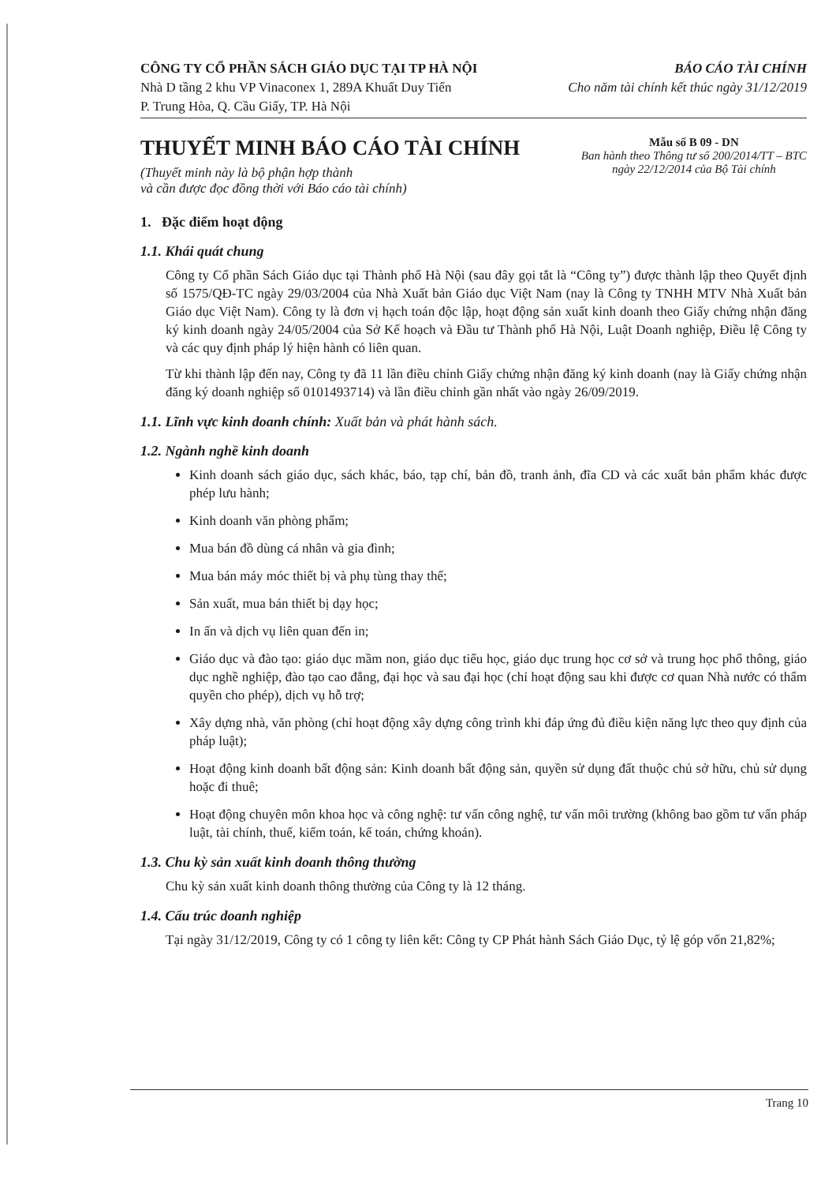CÔNG TY CỔ PHẦN SÁCH GIÁO DỤC TẠI TP HÀ NỘI
Nhà D tầng 2 khu VP Vinaconex 1, 289A Khuất Duy Tiến
P. Trung Hòa, Q. Cầu Giấy, TP. Hà Nội
BÁO CÁO TÀI CHÍNH
Cho năm tài chính kết thúc ngày 31/12/2019
THUYẾT MINH BÁO CÁO TÀI CHÍNH
(Thuyết minh này là bộ phận hợp thành
và cần được đọc đồng thời với Báo cáo tài chính)
Mẫu số B 09 - DN
Ban hành theo Thông tư số 200/2014/TT – BTC
ngày 22/12/2014 của Bộ Tài chính
1. Đặc điểm hoạt động
1.1. Khái quát chung
Công ty Cổ phần Sách Giáo dục tại Thành phố Hà Nội (sau đây gọi tắt là “Công ty”) được thành lập theo Quyết định số 1575/QĐ-TC ngày 29/03/2004 của Nhà Xuất bản Giáo dục Việt Nam (nay là Công ty TNHH MTV Nhà Xuất bản Giáo dục Việt Nam). Công ty là đơn vị hạch toán độc lập, hoạt động sản xuất kinh doanh theo Giấy chứng nhận đăng ký kinh doanh ngày 24/05/2004 của Sở Kế hoạch và Đầu tư Thành phố Hà Nội, Luật Doanh nghiệp, Điều lệ Công ty và các quy định pháp lý hiện hành có liên quan.
Từ khi thành lập đến nay, Công ty đã 11 lần điều chỉnh Giấy chứng nhận đăng ký kinh doanh (nay là Giấy chứng nhận đăng ký doanh nghiệp số 0101493714) và lần điều chỉnh gần nhất vào ngày 26/09/2019.
1.1. Lĩnh vực kinh doanh chính: Xuất bản và phát hành sách.
1.2. Ngành nghề kinh doanh
Kinh doanh sách giáo dục, sách khác, báo, tạp chí, bản đồ, tranh ảnh, đĩa CD và các xuất bản phẩm khác được phép lưu hành;
Kinh doanh văn phòng phẩm;
Mua bán đồ dùng cá nhân và gia đình;
Mua bán máy móc thiết bị và phụ tùng thay thế;
Sản xuất, mua bán thiết bị dạy học;
In ấn và dịch vụ liên quan đến in;
Giáo dục và đào tạo: giáo dục mầm non, giáo dục tiểu học, giáo dục trung học cơ sở và trung học phổ thông, giáo dục nghề nghiệp, đào tạo cao đẳng, đại học và sau đại học (chỉ hoạt động sau khi được cơ quan Nhà nước có thẩm quyền cho phép), dịch vụ hỗ trợ;
Xây dựng nhà, văn phòng (chỉ hoạt động xây dựng công trình khi đáp ứng đủ điều kiện năng lực theo quy định của pháp luật);
Hoạt động kinh doanh bất động sản: Kinh doanh bất động sản, quyền sử dụng đất thuộc chủ sở hữu, chủ sử dụng hoặc đi thuê;
Hoạt động chuyên môn khoa học và công nghệ: tư vấn công nghệ, tư vấn môi trường (không bao gồm tư vấn pháp luật, tài chính, thuế, kiểm toán, kế toán, chứng khoán).
1.3. Chu kỳ sản xuất kinh doanh thông thường
Chu kỳ sản xuất kinh doanh thông thường của Công ty là 12 tháng.
1.4. Cấu trúc doanh nghiệp
Tại ngày 31/12/2019, Công ty có 1 công ty liên kết: Công ty CP Phát hành Sách Giáo Dục, tỷ lệ góp vốn 21,82%;
Trang 10